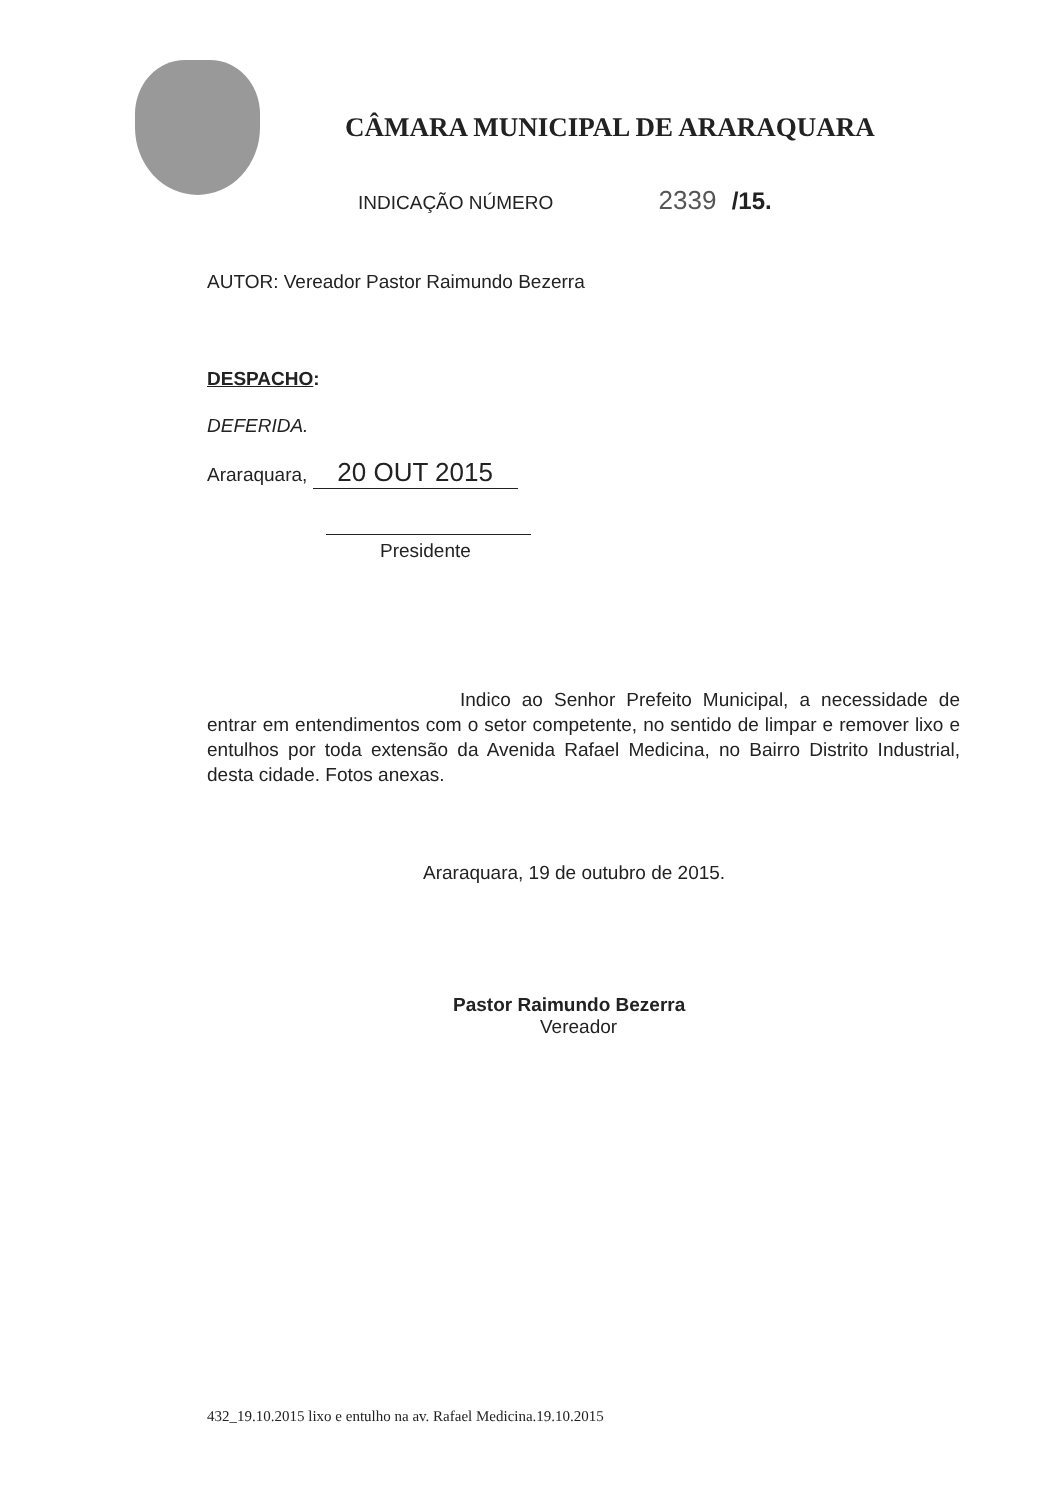CÂMARA MUNICIPAL DE ARARAQUARA
INDICAÇÃO NÚMERO 2339 /15.
AUTOR: Vereador Pastor Raimundo Bezerra
DESPACHO:
DEFERIDA.
Araraquara, 20 OUT 2015
Presidente
Indico ao Senhor Prefeito Municipal, a necessidade de entrar em entendimentos com o setor competente, no sentido de limpar e remover lixo e entulhos por toda extensão da Avenida Rafael Medicina, no Bairro Distrito Industrial, desta cidade. Fotos anexas.
Araraquara, 19 de outubro de 2015.
Pastor Raimundo Bezerra
Vereador
432_19.10.2015 lixo e entulho na av. Rafael Medicina.19.10.2015